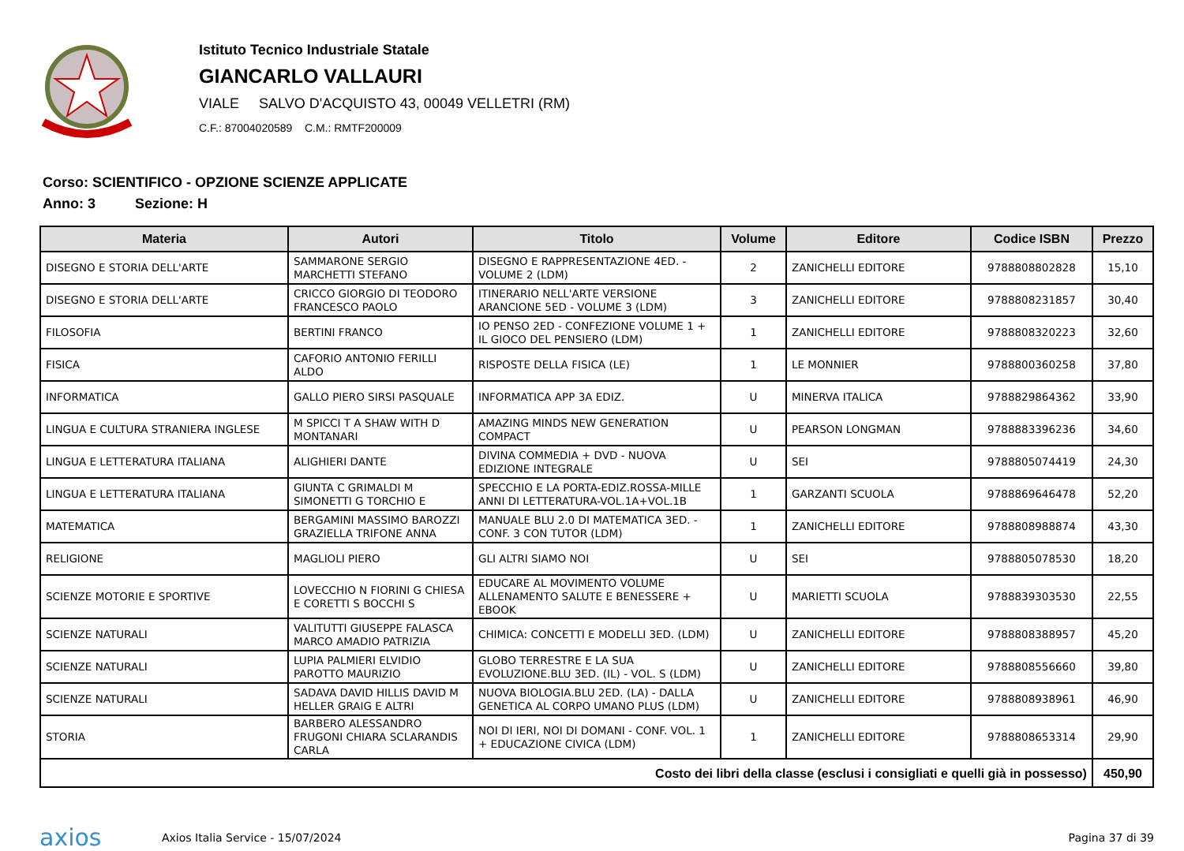Istituto Tecnico Industriale Statale
GIANCARLO VALLAURI
VIALE SALVO D'ACQUISTO 43, 00049 VELLETRI (RM)
C.F.: 87004020589 C.M.: RMTF200009
Corso: SCIENTIFICO - OPZIONE SCIENZE APPLICATE
Anno: 3 Sezione: H
| Materia | Autori | Titolo | Volume | Editore | Codice ISBN | Prezzo |
| --- | --- | --- | --- | --- | --- | --- |
| DISEGNO E STORIA DELL'ARTE | SAMMARONE SERGIO MARCHETTI STEFANO | DISEGNO E RAPPRESENTAZIONE 4ED. - VOLUME 2 (LDM) | 2 | ZANICHELLI EDITORE | 9788808802828 | 15,10 |
| DISEGNO E STORIA DELL'ARTE | CRICCO GIORGIO DI TEODORO FRANCESCO PAOLO | ITINERARIO NELL'ARTE VERSIONE ARANCIONE 5ED - VOLUME 3 (LDM) | 3 | ZANICHELLI EDITORE | 9788808231857 | 30,40 |
| FILOSOFIA | BERTINI FRANCO | IO PENSO 2ED - CONFEZIONE VOLUME 1 + IL GIOCO DEL PENSIERO (LDM) | 1 | ZANICHELLI EDITORE | 9788808320223 | 32,60 |
| FISICA | CAFORIO ANTONIO FERILLI ALDO | RISPOSTE DELLA FISICA (LE) | 1 | LE MONNIER | 9788800360258 | 37,80 |
| INFORMATICA | GALLO PIERO SIRSI PASQUALE | INFORMATICA APP 3A EDIZ. | U | MINERVA ITALICA | 9788829864362 | 33,90 |
| LINGUA E CULTURA STRANIERA INGLESE | M SPICCI T A SHAW WITH D MONTANARI | AMAZING MINDS NEW GENERATION COMPACT | U | PEARSON LONGMAN | 9788883396236 | 34,60 |
| LINGUA E LETTERATURA ITALIANA | ALIGHIERI DANTE | DIVINA COMMEDIA + DVD - NUOVA EDIZIONE INTEGRALE | U | SEI | 9788805074419 | 24,30 |
| LINGUA E LETTERATURA ITALIANA | GIUNTA C GRIMALDI M SIMONETTI G TORCHIO E | SPECCHIO E LA PORTA-EDIZ.ROSSA-MILLE ANNI DI LETTERATURA-VOL.1A+VOL.1B | 1 | GARZANTI SCUOLA | 9788869646478 | 52,20 |
| MATEMATICA | BERGAMINI MASSIMO BAROZZI GRAZIELLA TRIFONE ANNA | MANUALE BLU 2.0 DI MATEMATICA 3ED. - CONF. 3 CON TUTOR (LDM) | 1 | ZANICHELLI EDITORE | 9788808988874 | 43,30 |
| RELIGIONE | MAGLIOLI PIERO | GLI ALTRI SIAMO NOI | U | SEI | 9788805078530 | 18,20 |
| SCIENZE MOTORIE E SPORTIVE | LOVECCHIO N FIORINI G CHIESA E CORETTI S BOCCHI S | EDUCARE AL MOVIMENTO VOLUME ALLENAMENTO SALUTE E BENESSERE + EBOOK | U | MARIETTI SCUOLA | 9788839303530 | 22,55 |
| SCIENZE NATURALI | VALITUTTI GIUSEPPE FALASCA MARCO AMADIO PATRIZIA | CHIMICA: CONCETTI E MODELLI 3ED. (LDM) | U | ZANICHELLI EDITORE | 9788808388957 | 45,20 |
| SCIENZE NATURALI | LUPIA PALMIERI ELVIDIO PAROTTO MAURIZIO | GLOBO TERRESTRE E LA SUA EVOLUZIONE.BLU 3ED. (IL) - VOL. S (LDM) | U | ZANICHELLI EDITORE | 9788808556660 | 39,80 |
| SCIENZE NATURALI | SADAVA DAVID HILLIS DAVID M HELLER GRAIG E ALTRI | NUOVA BIOLOGIA.BLU 2ED. (LA) - DALLA GENETICA AL CORPO UMANO PLUS (LDM) | U | ZANICHELLI EDITORE | 9788808938961 | 46,90 |
| STORIA | BARBERO ALESSANDRO FRUGONI CHIARA SCLARANDIS CARLA | NOI DI IERI, NOI DI DOMANI - CONF. VOL. 1 + EDUCAZIONE CIVICA (LDM) | 1 | ZANICHELLI EDITORE | 9788808653314 | 29,90 |
| Costo dei libri della classe (esclusi i consigliati e quelli già in possesso) | | | | | | 450,90 |
axios Axios Italia Service - 15/07/2024 Pagina 37 di 39